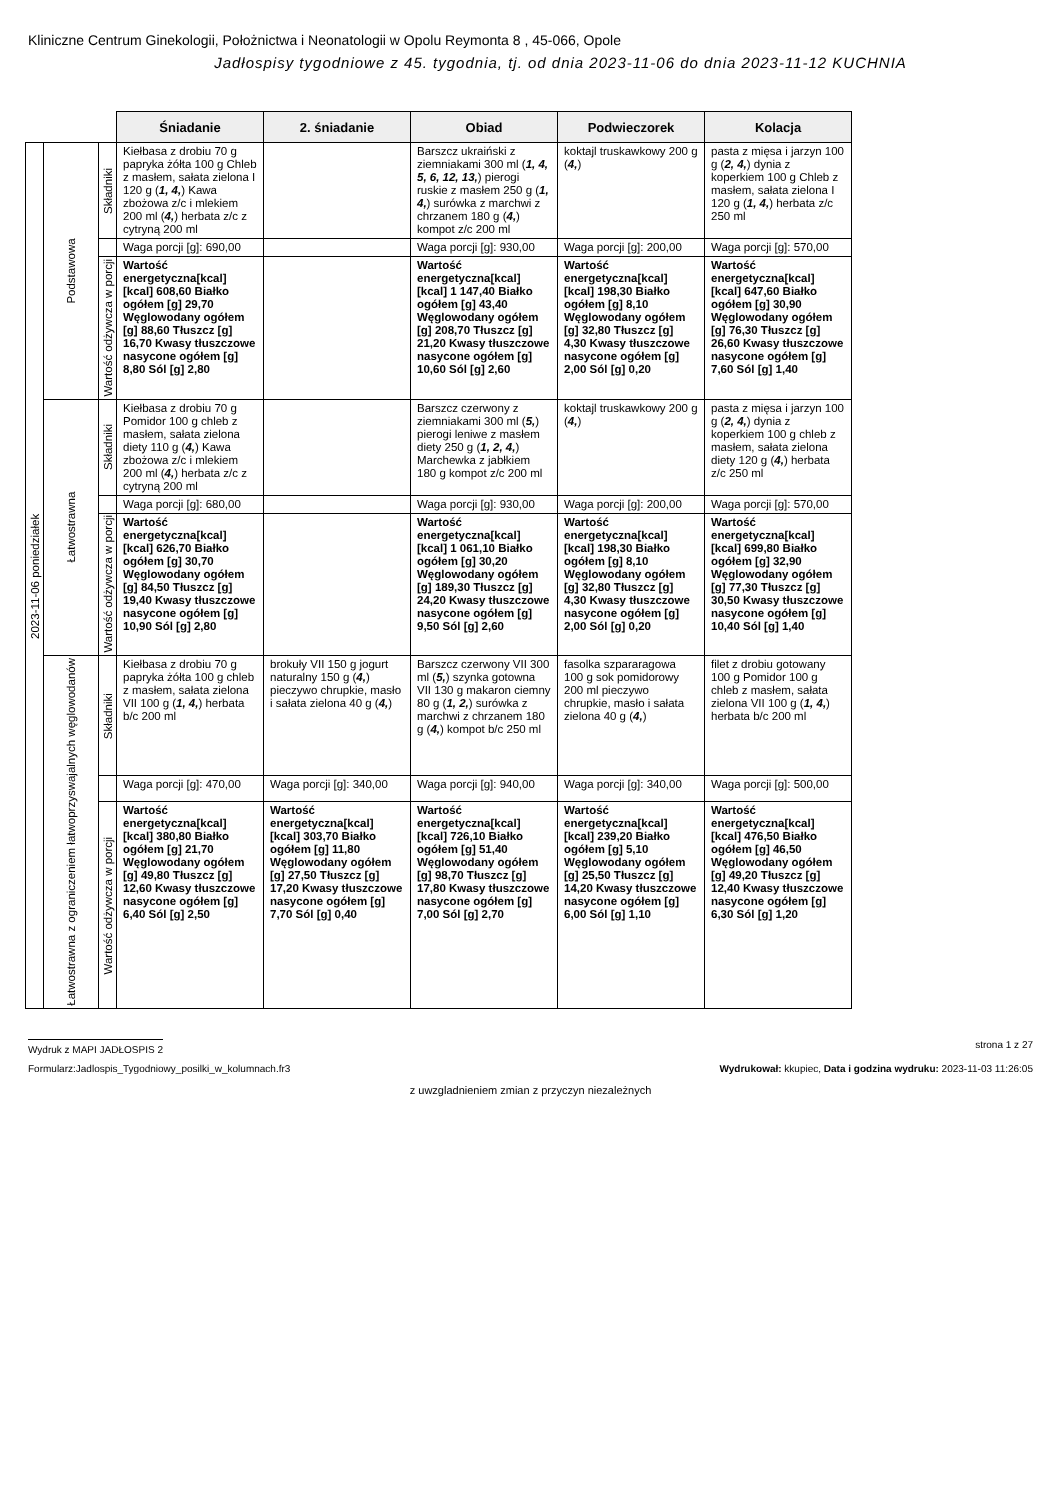Kliniczne Centrum Ginekologii, Położnictwa i Neonatologii w Opolu Reymonta 8 , 45-066, Opole
Jadłospisy tygodniowe z 45. tygodnia, tj. od dnia 2023-11-06 do dnia 2023-11-12 KUCHNIA
| | | | Śniadanie | 2. śniadanie | Obiad | Podwieczorek | Kolacja |
| 2023-11-06 poniedziałek | Podstawowa | Składniki | Kiełbasa z drobiu 70 g papryka żółta 100 g Chleb z masłem, sałata zielona I 120 g ( 1, 4, ) Kawa zbożowa z/c i mlekiem 200 ml ( 4, ) herbata z/c z cytryną 200 ml | | Barszcz ukraiński z ziemniakami 300 ml ( 1, 4, 5, 6, 12, 13, ) pierogi ruskie z masłem 250 g ( 1, 4, ) surówka z marchwi z chrzanem 180 g ( 4, ) kompot z/c 200 ml | koktajl truskawkowy 200 g ( 4, ) | pasta z mięsa i jarzyn 100 g ( 2, 4, ) dynia z koperkiem 100 g Chleb z masłem, sałata zielona I 120 g ( 1, 4, ) herbata z/c 250 ml |
| | | | Waga porcji [g]: 690,00 | | Waga porcji [g]: 930,00 | Waga porcji [g]: 200,00 | Waga porcji [g]: 570,00 |
| | | Wartość odżywcza w porcji | Wartość energetyczna[kcal] [kcal] 608,60 Białko ogółem [g] 29,70 Węglowodany ogółem [g] 88,60 Tłuszcz [g] 16,70 Kwasy tłuszczowe nasycone ogółem [g] 8,80 Sól [g] 2,80 | | Wartość energetyczna[kcal] [kcal] 1 147,40 Białko ogółem [g] 43,40 Węglowodany ogółem [g] 208,70 Tłuszcz [g] 21,20 Kwasy tłuszczowe nasycone ogółem [g] 10,60 Sól [g] 2,60 | Wartość energetyczna[kcal] [kcal] 198,30 Białko ogółem [g] 8,10 Węglowodany ogółem [g] 32,80 Tłuszcz [g] 4,30 Kwasy tłuszczowe nasycone ogółem [g] 2,00 Sól [g] 0,20 | Wartość energetyczna[kcal] [kcal] 647,60 Białko ogółem [g] 30,90 Węglowodany ogółem [g] 76,30 Tłuszcz [g] 26,60 Kwasy tłuszczowe nasycone ogółem [g] 7,60 Sól [g] 1,40 |
| | Łatwostrawna | Składniki | Kiełbasa z drobiu 70 g Pomidor 100 g chleb z masłem, sałata zielona diety 110 g ( 4, ) Kawa zbożowa z/c i mlekiem 200 ml ( 4, ) herbata z/c z cytryną 200 ml | | Barszcz czerwony z ziemniakami 300 ml ( 5, ) pierogi leniwe z masłem diety 250 g ( 1, 2, 4, ) Marchewka z jabłkiem 180 g kompot z/c 200 ml | koktajl truskawkowy 200 g ( 4, ) | pasta z mięsa i jarzyn 100 g ( 2, 4, ) dynia z koperkiem 100 g chleb z masłem, sałata zielona diety 120 g ( 4, ) herbata z/c 250 ml |
| | | | Waga porcji [g]: 680,00 | | Waga porcji [g]: 930,00 | Waga porcji [g]: 200,00 | Waga porcji [g]: 570,00 |
| | | Wartość odżywcza w porcji | Wartość energetyczna[kcal] [kcal] 626,70 Białko ogółem [g] 30,70 Węglowodany ogółem [g] 84,50 Tłuszcz [g] 19,40 Kwasy tłuszczowe nasycone ogółem [g] 10,90 Sól [g] 2,80 | | Wartość energetyczna[kcal] [kcal] 1 061,10 Białko ogółem [g] 30,20 Węglowodany ogółem [g] 189,30 Tłuszcz [g] 24,20 Kwasy tłuszczowe nasycone ogółem [g] 9,50 Sól [g] 2,60 | Wartość energetyczna[kcal] [kcal] 198,30 Białko ogółem [g] 8,10 Węglowodany ogółem [g] 32,80 Tłuszcz [g] 4,30 Kwasy tłuszczowe nasycone ogółem [g] 2,00 Sól [g] 0,20 | Wartość energetyczna[kcal] [kcal] 699,80 Białko ogółem [g] 32,90 Węglowodany ogółem [g] 77,30 Tłuszcz [g] 30,50 Kwasy tłuszczowe nasycone ogółem [g] 10,40 Sól [g] 1,40 |
| | Łatwostrawna z ograniczeniem łatwoprzyswajalnych węglowodanów | Składniki | Kiełbasa z drobiu 70 g papryka żółta 100 g chleb z masłem, sałata zielona VII 100 g ( 1, 4, ) herbata b/c 200 ml | brokuły VII 150 g jogurt naturalny 150 g ( 4, ) pieczywo chrupkie, masło i sałata zielona 40 g ( 4, ) | Barszcz czerwony VII 300 ml ( 5, ) szynka gotowna VII 130 g makaron ciemny 80 g ( 1, 2, ) surówka z marchwi z chrzanem 180 g ( 4, ) kompot b/c 250 ml | fasolka szpararagowa 100 g sok pomidorowy 200 ml pieczywo chrupkie, masło i sałata zielona 40 g ( 4, ) | filet z drobiu gotowany 100 g Pomidor 100 g chleb z masłem, sałata zielona VII 100 g ( 1, 4, ) herbata b/c 200 ml |
| | | | Waga porcji [g]: 470,00 | Waga porcji [g]: 340,00 | Waga porcji [g]: 940,00 | Waga porcji [g]: 340,00 | Waga porcji [g]: 500,00 |
| | | Wartość odżywcza w porcji | Wartość energetyczna[kcal] [kcal] 380,80 Białko ogółem [g] 21,70 Węglowodany ogółem [g] 49,80 Tłuszcz [g] 12,60 Kwasy tłuszczowe nasycone ogółem [g] 6,40 Sól [g] 2,50 | Wartość energetyczna[kcal] [kcal] 303,70 Białko ogółem [g] 11,80 Węglowodany ogółem [g] 27,50 Tłuszcz [g] 17,20 Kwasy tłuszczowe nasycone ogółem [g] 7,70 Sól [g] 0,40 | Wartość energetyczna[kcal] [kcal] 726,10 Białko ogółem [g] 51,40 Węglowodany ogółem [g] 98,70 Tłuszcz [g] 17,80 Kwasy tłuszczowe nasycone ogółem [g] 7,00 Sól [g] 2,70 | Wartość energetyczna[kcal] [kcal] 239,20 Białko ogółem [g] 5,10 Węglowodany ogółem [g] 25,50 Tłuszcz [g] 14,20 Kwasy tłuszczowe nasycone ogółem [g] 6,00 Sól [g] 1,10 | Wartość energetyczna[kcal] [kcal] 476,50 Białko ogółem [g] 46,50 Węglowodany ogółem [g] 49,20 Tłuszcz [g] 12,40 Kwasy tłuszczowe nasycone ogółem [g] 6,30 Sól [g] 1,20 |
Wydruk z MAPI JADŁOSPIS 2 strona 1 z 27
Formularz:Jadlospis_Tygodniowy_posilki_w_kolumnach.fr3 Wydrukował: kkupiec, Data i godzina wydruku: 2023-11-03 11:26:05
z uwzgladnieniem zmian z przyczyn niezależnych